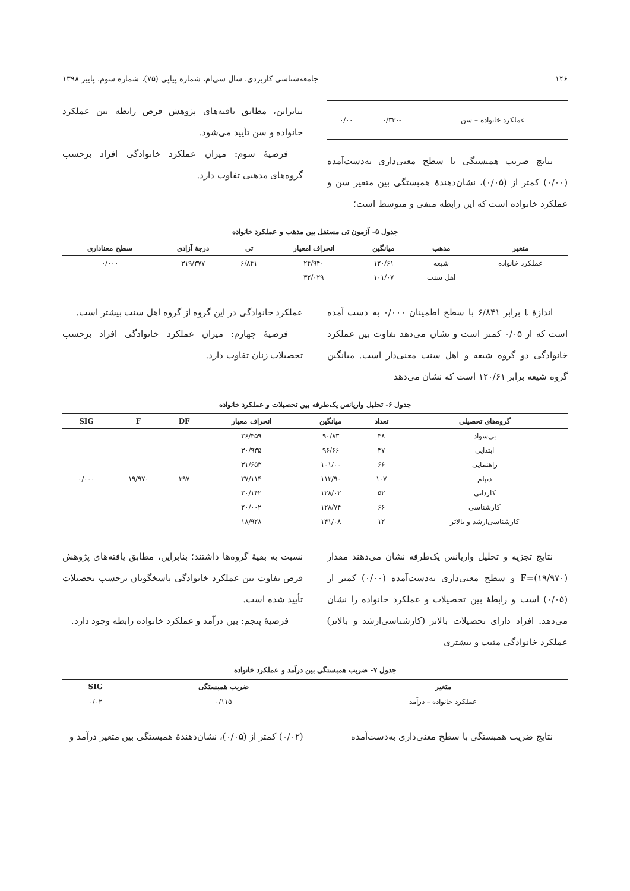۱۴۶ جامعه‌شناسی کاربردی، سال سی‌ام، شماره پیاپی (۷۵)، شماره سوم، پاییز ۱۳۹۸
| عملکرد خانواده – سن | -۰/۳۳۰ | ۰/۰۰ |
نتایج ضریب همبستگی با سطح معنی‌داری به‌دست‌آمده (۰/۰۰) کمتر از (۰/۰۵)، نشان‌دهندهٔ همبستگی بین متغیر سن و عملکرد خانواده است که این رابطه منفی و متوسط است؛
بنابراین، مطابق یافته‌های پژوهش فرض رابطه بین عملکرد خانواده و سن تأیید می‌شود.
فرضیهٔ سوم: میزان عملکرد خانوادگی افراد برحسب گروه‌های مذهبی تفاوت دارد.
جدول ۵- آزمون تی مستقل بین مذهب و عملکرد خانواده
| متغیر | مذهب | میانگین | انحراف امعیار | تی | درجهٔ آزادی | سطح معناداری |
| --- | --- | --- | --- | --- | --- | --- |
| عملکرد خانواده | شیعه | ۱۲۰/۶۱ | ۲۴/۹۴۰ | ۶/۸۴۱ | ۳۱۹/۳۷۷ | ۰/۰۰۰ |
| | اهل سنت | ۱۰۱/۰۷ | ۳۲/۰۲۹ | | | |
اندازهٔ t برابر ۶/۸۴۱ با سطح اطمینان ۰/۰۰۰ به دست آمده است که از ۰/۰۵ کمتر است و نشان می‌دهد تفاوت بین عملکرد خانوادگی دو گروه شیعه و اهل سنت معنی‌دار است. میانگین گروه شیعه برابر ۱۲۰/۶۱ است که نشان می‌دهد
عملکرد خانوادگی در این گروه از گروه اهل سنت بیشتر است.
فرضیهٔ چهارم: میزان عملکرد خانوادگی افراد برحسب تحصیلات زنان تفاوت دارد.
جدول ۶- تحلیل واریانس یک‌طرفه بین تحصیلات و عملکرد خانواده
| گروه‌های تحصیلی | تعداد | میانگین | انحراف معیار | DF | F | SIG |
| --- | --- | --- | --- | --- | --- | --- |
| بی‌سواد | ۴۸ | ۹۰/۸۳ | ۲۶/۴۵۹ | ۳۹۷ | ۱۹/۹۷۰ | ۰/۰۰۰ |
| ابتدایی | ۴۷ | ۹۶/۶۶ | ۳۰/۹۳۵ | | | |
| راهنمایی | ۶۶ | ۱۰۱/۰۰ | ۳۱/۶۵۳ | | | |
| دیپلم | ۱۰۷ | ۱۱۳/۹۰ | ۲۷/۱۱۴ | | | |
| کاردانی | ۵۲ | ۱۲۸/۰۲ | ۲۰/۱۴۲ | | | |
| کارشناسی | ۶۶ | ۱۲۸/۷۴ | ۲۰/۰۰۲ | | | |
| کارشناسی‌ارشد و بالاتر | ۱۲ | ۱۴۱/۰۸ | ۱۸/۹۲۸ | | | |
نتایج تجزیه و تحلیل واریانس یک‌طرفه نشان می‌دهند مقدار (۱۹/۹۷۰)=F و سطح معنی‌داری به‌دست‌آمده (۰/۰۰) کمتر از (۰/۰۵) است و رابطهٔ بین تحصیلات و عملکرد خانواده را نشان می‌دهد. افراد دارای تحصیلات بالاتر (کارشناسی‌ارشد و بالاتر) عملکرد خانوادگی مثبت و بیشتری
نسبت به بقیهٔ گروه‌ها داشتند؛ بنابراین، مطابق یافته‌های پژوهش فرض تفاوت بین عملکرد خانوادگی پاسخگویان برحسب تحصیلات تأیید شده است.
فرضیهٔ پنجم: بین درآمد و عملکرد خانواده رابطه وجود دارد.
جدول ۷- ضریب همبستگی بین درآمد و عملکرد خانواده
| متغیر | ضریب همبستگی | SIG |
| --- | --- | --- |
| عملکرد خانواده – درآمد | ۰/۱۱۵ | ۰/۰۲ |
نتایج ضریب همبستگی با سطح معنی‌داری به‌دست‌آمده
(۰/۰۲) کمتر از (۰/۰۵)، نشان‌دهندهٔ همبستگی بین متغیر درآمد و